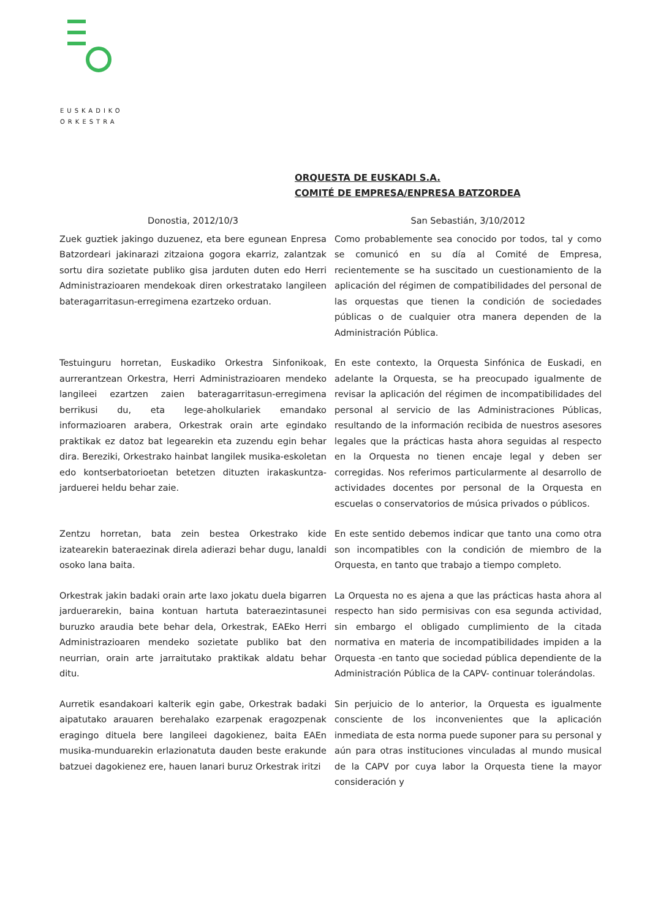EUSKADIKO
ORKESTRA
ORQUESTA DE EUSKADI S.A.
COMITÉ DE EMPRESA/ENPRESA BATZORDEA
Donostia, 2012/10/3 San Sebastián, 3/10/2012
Zuek guztiek jakingo duzuenez, eta bere egunean Enpresa Batzordeari jakinarazi zitzaiona gogora ekarriz, zalantzak sortu dira sozietate publiko gisa jarduten duten edo Herri Administrazioaren mendekoak diren orkestratako langileen bateragarritasun-erregimena ezartzeko orduan.
Como probablemente sea conocido por todos, tal y como se comunicó en su día al Comité de Empresa, recientemente se ha suscitado un cuestionamiento de la aplicación del régimen de compatibilidades del personal de las orquestas que tienen la condición de sociedades públicas o de cualquier otra manera dependen de la Administración Pública.
Testuinguru horretan, Euskadiko Orkestra Sinfonikoak, aurrerantzean Orkestra, Herri Administrazioaren mendeko langileei ezartzen zaien bateragarritasun-erregimena berrikusi du, eta lege-aholkulariek emandako informazioaren arabera, Orkestrak orain arte egindako praktikak ez datoz bat legearekin eta zuzendu egin behar dira. Bereziki, Orkestrako hainbat langilek musika-eskoletan edo kontserbatorioetan betetzen dituzten irakaskuntza-jarduerei heldu behar zaie.
En este contexto, la Orquesta Sinfónica de Euskadi, en adelante la Orquesta, se ha preocupado igualmente de revisar la aplicación del régimen de incompatibilidades del personal al servicio de las Administraciones Públicas, resultando de la información recibida de nuestros asesores legales que la prácticas hasta ahora seguidas al respecto en la Orquesta no tienen encaje legal y deben ser corregidas. Nos referimos particularmente al desarrollo de actividades docentes por personal de la Orquesta en escuelas o conservatorios de música privados o públicos.
Zentzu horretan, bata zein bestea Orkestrako kide izatearekin bateraezinak direla adierazi behar dugu, lanaldi osoko lana baita.
En este sentido debemos indicar que tanto una como otra son incompatibles con la condición de miembro de la Orquesta, en tanto que trabajo a tiempo completo.
Orkestrak jakin badaki orain arte laxo jokatu duela bigarren jarduerarekin, baina kontuan hartuta bateraezintasunei buruzko araudia bete behar dela, Orkestrak, EAEko Herri Administrazioaren mendeko sozietate publiko bat den neurrian, orain arte jarraitutako praktikak aldatu behar ditu.
La Orquesta no es ajena a que las prácticas hasta ahora al respecto han sido permisivas con esa segunda actividad, sin embargo el obligado cumplimiento de la citada normativa en materia de incompatibilidades impiden a la Orquesta -en tanto que sociedad pública dependiente de la Administración Pública de la CAPV- continuar tolerándolas.
Aurretik esandakoari kalterik egin gabe, Orkestrak badaki aipatutako arauaren berehalako ezarpenak eragozpenak eragingo dituela bere langileei dagokienez, baita EAEn musika-munduarekin erlazionatuta dauden beste erakunde batzuei dagokienez ere, hauen lanari buruz Orkestrak iritzi
Sin perjuicio de lo anterior, la Orquesta es igualmente consciente de los inconvenientes que la aplicación inmediata de esta norma puede suponer para su personal y aún para otras instituciones vinculadas al mundo musical de la CAPV por cuya labor la Orquesta tiene la mayor consideración y